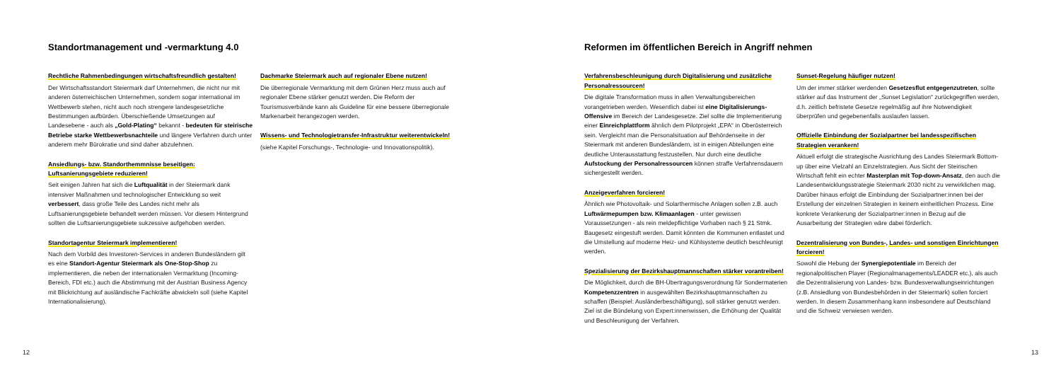Standortmanagement und -vermarktung 4.0
Rechtliche Rahmenbedingungen wirtschaftsfreundlich gestalten!
Der Wirtschaftsstandort Steiermark darf Unternehmen, die nicht nur mit anderen österreichischen Unternehmen, sondern sogar international im Wettbewerb stehen, nicht auch noch strengere landesgesetzliche Bestimmungen aufbürden. Überschießende Umsetzungen auf Landesebene - auch als „Gold-Plating“ bekannt - bedeuten für steirische Betriebe starke Wettbewerbsnachteile und längere Verfahren durch unter anderem mehr Bürokratie und sind daher abzulehnen.
Ansiedlungs- bzw. Standorthemmnisse beseitigen: Luftsanierungsgebiete reduzieren!
Seit einigen Jahren hat sich die Luftqualität in der Steiermark dank intensiver Maßnahmen und technologischer Entwicklung so weit verbessert, dass große Teile des Landes nicht mehr als Luftsanierungsgebiete behandelt werden müssen. Vor diesem Hintergrund sollten die Luftsanierungsgebiete sukzessive aufgehoben werden.
Standortagentur Steiermark implementieren!
Nach dem Vorbild des Investoren-Services in anderen Bundesländern gilt es eine Standort-Agentur Steiermark als One-Stop-Shop zu implementieren, die neben der internationalen Vermarktung (Incoming-Bereich, FDI etc.) auch die Abstimmung mit der Austrian Business Agency mit Blickrichtung auf ausländische Fachkräfte abwickeln soll (siehe Kapitel Internationalisierung).
Dachmarke Steiermark auch auf regionaler Ebene nutzen!
Die überregionale Vermarktung mit dem Grünen Herz muss auch auf regionaler Ebene stärker genutzt werden. Die Reform der Tourismusverbände kann als Guideline für eine bessere überregionale Markenarbeit herangezogen werden.
Wissens- und Technologietransfer-Infrastruktur weiterentwickeln!
(siehe Kapitel Forschungs-, Technologie- und Innovationspolitik).
12
Reformen im öffentlichen Bereich in Angriff nehmen
Verfahrensbeschleunigung durch Digitalisierung und zusätzliche Personalressourcen!
Die digitale Transformation muss in allen Verwaltungsbereichen vorangetrieben werden. Wesentlich dabei ist eine Digitalisierungs-Offensive im Bereich der Landesgesetze. Ziel sollte die Implementierung einer Einreichplattform ähnlich dem Pilotprojekt „EPA“ in Oberösterreich sein. Vergleicht man die Personalsituation auf Behördenseite in der Steiermark mit anderen Bundesländern, ist in einigen Abteilungen eine deutliche Unterausstattung festzustellen. Nur durch eine deutliche Aufstockung der Personalressourcen können straffe Verfahrensdauern sichergestellt werden.
Anzeigeverfahren forcieren!
Ähnlich wie Photovoltaik- und Solarthermische Anlagen sollen z.B. auch Luftwärmepumpen bzw. Klimaanlagen - unter gewissen Voraussetzungen - als rein meldepflichtige Vorhaben nach § 21 Stmk. Baugesetz eingestuft werden. Damit könnten die Kommunen entlastet und die Umstellung auf moderne Heiz- und Kühlsysteme deutlich beschleunigt werden.
Spezialisierung der Bezirkshauptmannschaften stärker vorantreiben!
Die Möglichkeit, durch die BH-Übertragungsverordnung für Sondermaterien Kompetenzzentren in ausgewählten Bezirkshauptmannschaften zu schaffen (Beispiel: Ausländerbeschäftigung), soll stärker genutzt werden. Ziel ist die Bündelung von Expert:innenwissen, die Erhöhung der Qualität und Beschleunigung der Verfahren.
Sunset-Regelung häufiger nutzen!
Um der immer stärker werdenden Gesetzesflut entgegenzutreten, sollte stärker auf das Instrument der „Sunset Legislation“ zurückgegriffen werden, d.h. zeitlich befristete Gesetze regelmäßig auf ihre Notwendigkeit überprüfen und gegebenenfalls auslaufen lassen.
Offizielle Einbindung der Sozialpartner bei landesspezifischen Strategien verankern!
Aktuell erfolgt die strategische Ausrichtung des Landes Steiermark Bottom-up über eine Vielzahl an Einzelstrategien. Aus Sicht der Steirischen Wirtschaft fehlt ein echter Masterplan mit Top-down-Ansatz, den auch die Landesentwicklungsstrategie Steiermark 2030 nicht zu verwirklichen mag. Darüber hinaus erfolgt die Einbindung der Sozialpartner:innen bei der Erstellung der einzelnen Strategien in keinem einheitlichen Prozess. Eine konkrete Verankerung der Sozialpartner:innen in Bezug auf die Ausarbeitung der Strategien wäre dabei förderlich.
Dezentralisierung von Bundes-, Landes- und sonstigen Einrichtungen forcieren!
Sowohl die Hebung der Synergiepotentiale im Bereich der regionalpolitischen Player (Regionalmanagements/LEADER etc.), als auch die Dezentralisierung von Landes- bzw. Bundesverwaltungseinrichtungen (z.B. Ansiedlung von Bundesbehörden in der Steiermark) sollen forciert werden. In diesem Zusammenhang kann insbesondere auf Deutschland und die Schweiz verwiesen werden.
13